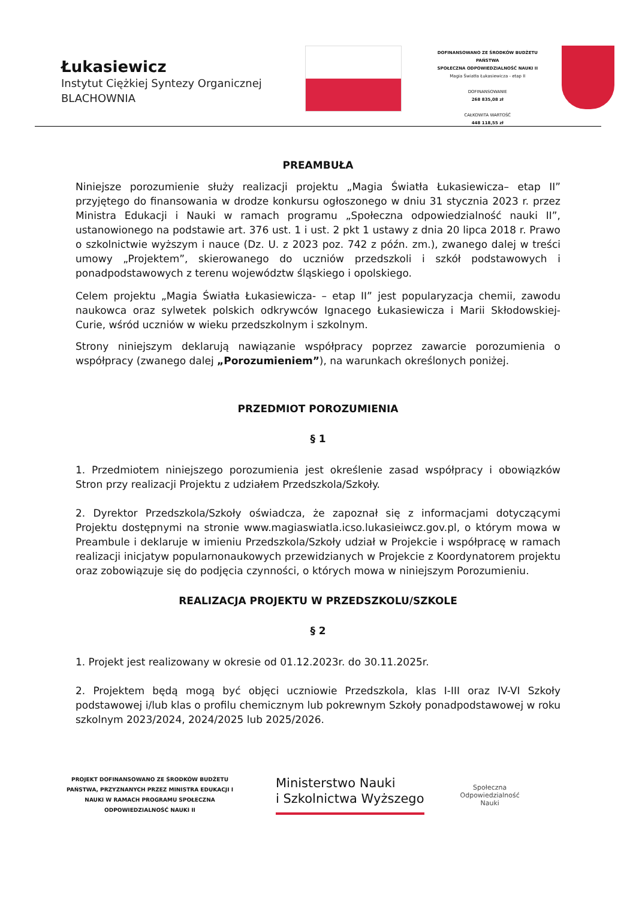Łukasiewicz
Instytut Ciężkiej Syntezy Organicznej
BLACHOWNIA
DOFINANSOWANO ZE ŚRODKÓW BUDŻETU PAŃSTWA
SPOŁECZNA ODPOWIEDZIALNOŚĆ NAUKI II
Magia Światła Łukasiewicza - etap II
DOFINANSOWANIE
268 835,08 zł
CAŁKOWITA WARTOŚĆ
448 118,55 zł
PREAMBUŁA
Niniejsze porozumienie służy realizacji projektu „Magia Światła Łukasiewicza– etap II” przyjętego do finansowania w drodze konkursu ogłoszonego w dniu 31 stycznia 2023 r. przez Ministra Edukacji i Nauki w ramach programu „Społeczna odpowiedzialność nauki II”, ustanowionego na podstawie art. 376 ust. 1 i ust. 2 pkt 1 ustawy z dnia 20 lipca 2018 r. Prawo o szkolnictwie wyższym i nauce (Dz. U. z 2023 poz. 742 z późn. zm.), zwanego dalej w treści umowy „Projektem”, skierowanego do uczniów przedszkoli i szkół podstawowych i ponadpodstawowych z terenu województw śląskiego i opolskiego.
Celem projektu „Magia Światła Łukasiewicza- – etap II” jest popularyzacja chemii, zawodu naukowca oraz sylwetek polskich odkrywców Ignacego Łukasiewicza i Marii Skłodowskiej-Curie, wśród uczniów w wieku przedszkolnym i szkolnym.
Strony niniejszym deklarują nawiązanie współpracy poprzez zawarcie porozumienia o współpracy (zwanego dalej „Porozumieniem”), na warunkach określonych poniżej.
PRZEDMIOT POROZUMIENIA
§ 1
1. Przedmiotem niniejszego porozumienia jest określenie zasad współpracy i obowiązków Stron przy realizacji Projektu z udziałem Przedszkola/Szkoły.
2. Dyrektor Przedszkola/Szkoły oświadcza, że zapoznał się z informacjami dotyczącymi Projektu dostępnymi na stronie www.magiaswiatla.icso.lukasieiwcz.gov.pl, o którym mowa w Preambule i deklaruje w imieniu Przedszkola/Szkoły udział w Projekcie i współpracę w ramach realizacji inicjatyw popularnonaukowych przewidzianych w Projekcie z Koordynatorem projektu oraz zobowiązuje się do podjęcia czynności, o których mowa w niniejszym Porozumieniu.
REALIZACJA PROJEKTU W PRZEDSZKOLU/SZKOLE
§ 2
1. Projekt jest realizowany w okresie od 01.12.2023r. do 30.11.2025r.
2. Projektem będą mogą być objęci uczniowie Przedszkola, klas I-III oraz IV-VI Szkoły podstawowej i/lub klas o profilu chemicznym lub pokrewnym Szkoły ponadpodstawowej w roku szkolnym 2023/2024, 2024/2025 lub 2025/2026.
PROJEKT DOFINANSOWANO ZE ŚRODKÓW BUDŻETU PAŃSTWA, PRZYZNANYCH PRZEZ MINISTRA EDUKACJI I NAUKI W RAMACH PROGRAMU SPOŁECZNA ODPOWIEDZIALNOŚĆ NAUKI II
Ministerstwo Nauki
i Szkolnictwa Wyższego
Społeczna
Odpowiedzialność
Nauki